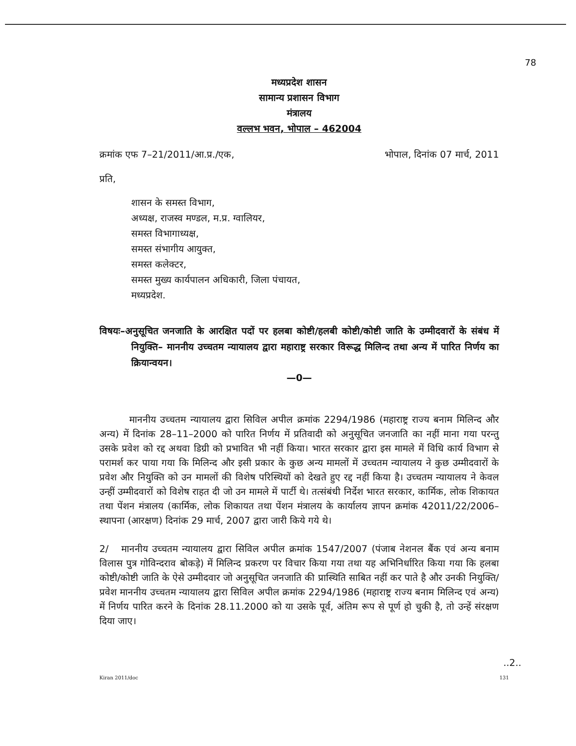78
मध्यप्रदेश शासन
सामान्य प्रशासन विभाग
मंत्रालय
वल्लभ भवन, भोपाल – 462004
क्रमांक एफ 7–21/2011/आ.प्र./एक, भोपाल, दिनांक 07 मार्च, 2011
प्रति,
शासन के समस्त विभाग,
अध्यक्ष, राजस्व मण्डल, म.प्र. ग्वालियर,
समस्त विभागाध्यक्ष,
समस्त संभागीय आयुक्त,
समस्त कलेक्टर,
समस्त मुख्य कार्यपालन अधिकारी, जिला पंचायत,
मध्यप्रदेश.
विषयः–अनुसूचित जनजाति के आरक्षित पदों पर हलबा कोष्टी/हलबी कोष्टी/कोष्टी जाति के उम्मीदवारों के संबंध में नियुक्ति– माननीय उच्चतम न्यायालय द्वारा महाराष्ट्र सरकार विरूद्ध मिलिन्द तथा अन्य में पारित निर्णय का क्रियान्वयन।
—0—
माननीय उच्चतम न्यायालय द्वारा सिविल अपील क्रमांक 2294/1986 (महाराष्ट्र राज्य बनाम मिलिन्द और अन्य) में दिनांक 28–11–2000 को पारित निर्णय में प्रतिवादी को अनुसूचित जनजाति का नहीं माना गया परन्तु उसके प्रवेश को रद्द अथवा डिग्री को प्रभावित भी नहीं किया। भारत सरकार द्वारा इस मामले में विधि कार्य विभाग से परामर्श कर पाया गया कि मिलिन्द और इसी प्रकार के कुछ अन्य मामलों में उच्चतम न्यायालय ने कुछ उम्मीदवारों के प्रवेश और नियुक्ति को उन मामलों की विशेष परिस्थियों को देखते हुए रद्द नहीं किया है। उच्चतम न्यायालय ने केवल उन्हीं उम्मीदवारों को विशेष राहत दी जो उन मामले में पार्टी थे। तत्संबंधी निर्देश भारत सरकार, कार्मिक, लोक शिकायत तथा पेंशन मंत्रालय (कार्मिक, लोक शिकायत तथा पेंशन मंत्रालय के कार्यालय ज्ञापन क्रमांक 42011/22/2006–स्थापना (आरक्षण) दिनांक 29 मार्च, 2007 द्वारा जारी किये गये थे।
2/ माननीय उच्चतम न्यायालय द्वारा सिविल अपील क्रमांक 1547/2007 (पंजाब नेशनल बैंक एवं अन्य बनाम विलास पुत्र गोविन्दराव बोकड़े) में मिलिन्द प्रकरण पर विचार किया गया तथा यह अभिनिर्धारित किया गया कि हलबा कोष्टी/कोष्टी जाति के ऐसे उम्मीदवार जो अनुसूचित जनजाति की प्रास्थिति साबित नहीं कर पाते है और उनकी नियुक्ति/प्रवेश माननीय उच्चतम न्यायालय द्वारा सिविल अपील क्रमांक 2294/1986 (महाराष्ट्र राज्य बनाम मिलिन्द एवं अन्य) में निर्णय पारित करने के दिनांक 28.11.2000 को या उसके पूर्व, अंतिम रूप से पूर्ण हो चुकी है, तो उन्हें संरक्षण दिया जाए।
..2..
Kiran 2011/doc 131